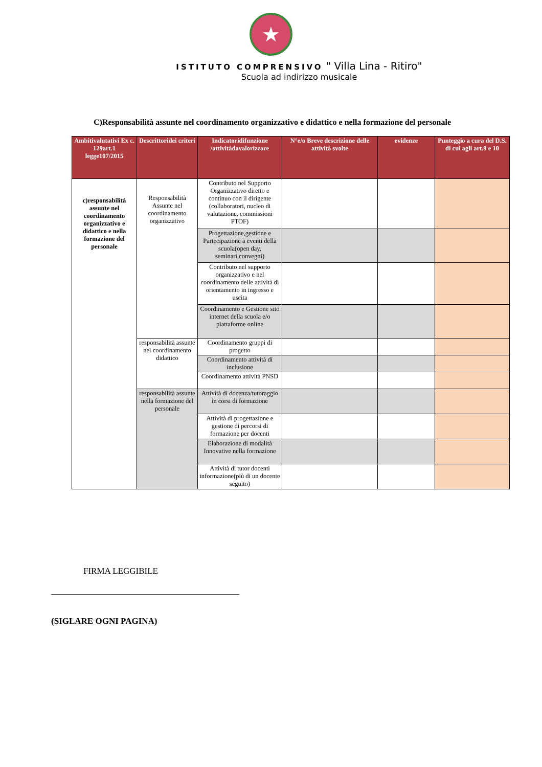★
ISTITUTO COMPRENSIVO " Villa Lina - Ritiro"
Scuola ad indirizzo musicale
C)Responsabilità assunte nel coordinamento organizzativo e didattico e nella formazione del personale
| Ambitivalutativi Ex c. 129art.1 legge107/2015 | Descrittoridei criteri | Indicatoridifunzione /attivitàdavalorizzare | N°e/o Breve descrizione delle attività svolte | evidenze | Punteggio a cura del D.S. di cui agli art.9 e 10 |
| --- | --- | --- | --- | --- | --- |
| c)responsabilità assunte nel coordinamento organizzativo e didattico e nella formazione del personale | Responsabilità Assunte nel coordinamento organizzativo | Contributo nel Supporto Organizzativo diretto e continuo con il dirigente (collaboratori, nucleo di valutazione, commissioni PTOF) | | | |
| | | Progettazione,gestione e Partecipazione a eventi della scuola(open day, seminari,convegni) | | | |
| | | Contributo nel supporto organizzativo e nel coordinamento delle attività di orientamento in ingresso e uscita | | | |
| | | Coordinamento e Gestione sito internet della scuola e/o piattaforme online | | | |
| | responsabilità assunte nel coordinamento didattico | Coordinamento gruppi di progetto | | | |
| | | Coordinamento attività di inclusione | | | |
| | | Coordinamento attività PNSD | | | |
| | responsabilità assunte nella formazione del personale | Attività di docenza/tutoraggio in corsi di formazione | | | |
| | | Attività di progettazione e gestione di percorsi di formazione per docenti | | | |
| | | Elaborazione di modalità Innovative nella formazione | | | |
| | | Attività di tutor docenti informazione(più di un docente seguito) | | | |
FIRMA LEGGIBILE
______________________________________________
(SIGLARE OGNI PAGINA)